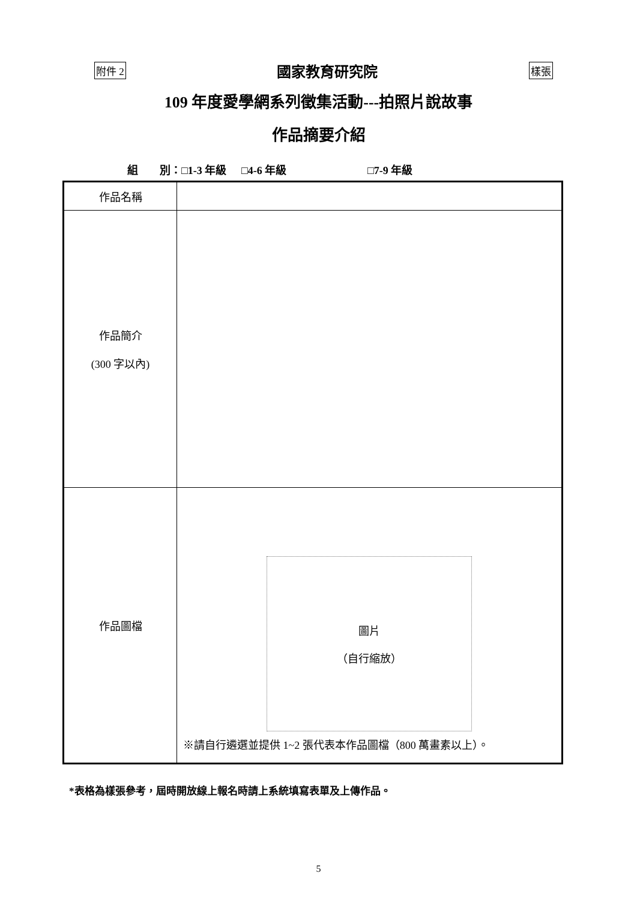附件 2 國家教育研究院 樣張
109 年度愛學網系列徵集活動---拍照片說故事
作品摘要介紹
組　　別：□1-3 年級 □4-6 年級 □7-9 年級
| 作品名稱 | |
| 作品簡介 (300 字以內) | |
| 作品圖檔 | 圖片 （自行縮放） ※請自行遴選並提供 1~2 張代表本作品圖檔（800 萬畫素以上）。 |
*表格為樣張參考，屆時開放線上報名時請上系統填寫表單及上傳作品。
5